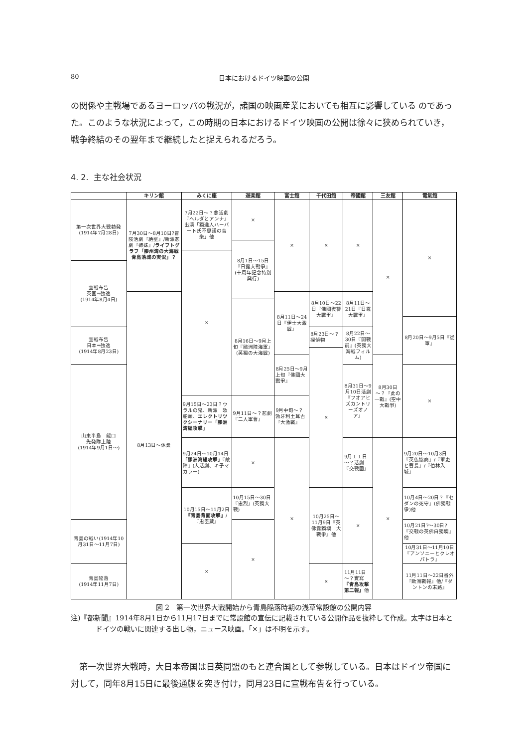80 日本におけるドイツ映画の公開
の関係や主戦場であるヨーロッパの戦況が，諸国の映画産業においても相互に影響している のであった。このような状況によって，この時期の日本におけるドイツ映画の公開は徐々に狭められていき，戦争終結のその翌年まで継続したと捉えられるだろう。
4. 2. 主な社会状況
| | キリン館 | みくに座 | 遊楽館 | 富士館 | 千代田館 | 帝國館 | 三友館 | 電氣館 |
| --- | --- | --- | --- | --- | --- | --- | --- | --- |
| 第一次世界大戦勃発(1914年7月28日) | 7月30日～8月10日?冒険活劇『絶壁』/新派悲劇『姉妹』/ ライフトグラフ「膠州湾の大海戦青島落城の実況」？ | 7月22日～？悲活劇『ヘルダとアンナ』出演「獨逸人ハーバート氏不思議の音樂」他 | × | × | × | × | × | × |
| | | | 8月1日～15日『日露大戰爭』(十周年記念特別興行) | | | | | |
| | | × | | | | | | |
| 宣戦布告 英国⇒独逸 (1914年8月4日) | | | | | | | | |
| | 8月13日～休業 | | | 8月11日～24日『伊士大激戦』 | 8月10日～22日『佛國復讐大戰爭』 | 8月11日～21日『日露大戰爭』 | | |
| | | | 8月16日～9月上旬『鷗洲陸海軍』(英獨の大海戦) | | | | | |
| | | | | | | | | 8月20日～9月5日『從軍』 |
| 宣戦布告 日本⇒独逸 (1914年8月23日) | | | | | 8月23日～？探偵物 | 8月22日～30日『開戰前』(英獨大海戦フィルム) | | |
| | | | | | × | | | |
| | | | | 8月25日～9月上旬『佛國大戰爭』 | | | 8月30日～？『此の一戰』(空中大戰爭) | |
| 山東半島 龍口 先発隊上陸 (1914年9月1日～) | | | | | | 8月31日～9月10日活劇『フオアヒズカントリーズオノア』 | | × |
| | | 9月15日～23日？ウラルの鬼、新派 歌船頭、 エレクトリツクシーナリー「膠洲湾總攻撃」 | 9月11日～？悲劇『二人軍曹』 | 9月中旬～？勃牙利土耳古『大激戦』 | | | | |
| | | 9月24日～10月14日 「膠洲湾總攻撃」 『敵陣』(大活劇、キ子マカラー) | × | × | | 9月１１日～？活劇『交戰國』 | × | 9月20日～10月3日『英仏協商』/『軍吏と曹長』/『伯林入城』 |
| | | 10月15日～11月2日 『青島背面攻撃』 /『忠臣蔵』 | 10月15日～30日『忠烈』(英獨大戰) | | 10月25日～11月9日『英佛露獨墺 大戰爭』他 | × | | 10月4日～20日？『セダンの死守』(佛獨戰爭)他 |
| 青島の戦い(1914年10月31日～11月7日) | | | × | | | | | 10月21日?～30日?『交戰の英佛白獨墺』他 |
| | | × | | | | | | 10月31日～11月10日『アンソニーとクレオパトラ』 |
| 青島陥落 (1914年11月7日) | | | | | × | 11月11日～？實寫 『青島攻撃第二報』 他 | | 11月11日～22日番外『歐洲戰報』他/『ダントンの末路』 |
図 2　第一次世界大戦開始から青島陥落時期の浅草常設館の公開内容
注)『都新聞』1914年8月1日から11月17日までに常設館の宣伝に記載されている公開作品を抜粋して作成。太字は日本とドイツの戦いに関連する出し物，ニュース映画。「×」は不明を示す。
第一次世界大戦時，大日本帝国は日英同盟のもと連合国として参戦している。日本はドイツ帝国に対して，同年8月15日に最後通牒を突き付け，同月23日に宣戦布告を行っている。